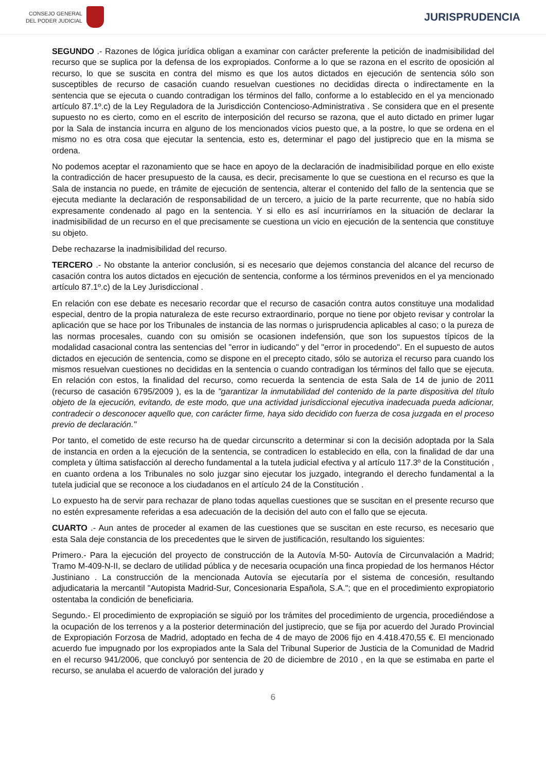CONSEJO GENERAL
DEL PODER JUDICIAL
JURISPRUDENCIA
SEGUNDO .- Razones de lógica jurídica obligan a examinar con carácter preferente la petición de inadmisibilidad del recurso que se suplica por la defensa de los expropiados. Conforme a lo que se razona en el escrito de oposición al recurso, lo que se suscita en contra del mismo es que los autos dictados en ejecución de sentencia sólo son susceptibles de recurso de casación cuando resuelvan cuestiones no decididas directa o indirectamente en la sentencia que se ejecuta o cuando contradigan los términos del fallo, conforme a lo establecido en el ya mencionado artículo 87.1º.c) de la Ley Reguladora de la Jurisdicción Contencioso-Administrativa . Se considera que en el presente supuesto no es cierto, como en el escrito de interposición del recurso se razona, que el auto dictado en primer lugar por la Sala de instancia incurra en alguno de los mencionados vicios puesto que, a la postre, lo que se ordena en el mismo no es otra cosa que ejecutar la sentencia, esto es, determinar el pago del justiprecio que en la misma se ordena.
No podemos aceptar el razonamiento que se hace en apoyo de la declaración de inadmisibilidad porque en ello existe la contradicción de hacer presupuesto de la causa, es decir, precisamente lo que se cuestiona en el recurso es que la Sala de instancia no puede, en trámite de ejecución de sentencia, alterar el contenido del fallo de la sentencia que se ejecuta mediante la declaración de responsabilidad de un tercero, a juicio de la parte recurrente, que no había sido expresamente condenado al pago en la sentencia. Y si ello es así incurriríamos en la situación de declarar la inadmisibilidad de un recurso en el que precisamente se cuestiona un vicio en ejecución de la sentencia que constituye su objeto.
Debe rechazarse la inadmisibilidad del recurso.
TERCERO .- No obstante la anterior conclusión, si es necesario que dejemos constancia del alcance del recurso de casación contra los autos dictados en ejecución de sentencia, conforme a los términos prevenidos en el ya mencionado artículo 87.1º.c) de la Ley Jurisdiccional .
En relación con ese debate es necesario recordar que el recurso de casación contra autos constituye una modalidad especial, dentro de la propia naturaleza de este recurso extraordinario, porque no tiene por objeto revisar y controlar la aplicación que se hace por los Tribunales de instancia de las normas o jurisprudencia aplicables al caso; o la pureza de las normas procesales, cuando con su omisión se ocasionen indefensión, que son los supuestos típicos de la modalidad casacional contra las sentencias del "error in iudicando" y del "error in procedendo". En el supuesto de autos dictados en ejecución de sentencia, como se dispone en el precepto citado, sólo se autoriza el recurso para cuando los mismos resuelvan cuestiones no decididas en la sentencia o cuando contradigan los términos del fallo que se ejecuta. En relación con estos, la finalidad del recurso, como recuerda la sentencia de esta Sala de 14 de junio de 2011 (recurso de casación 6795/2009 ), es la de "garantizar la inmutabilidad del contenido de la parte dispositiva del título objeto de la ejecución, evitando, de este modo, que una actividad jurisdiccional ejecutiva inadecuada pueda adicionar, contradecir o desconocer aquello que, con carácter firme, haya sido decidido con fuerza de cosa juzgada en el proceso previo de declaración."
Por tanto, el cometido de este recurso ha de quedar circunscrito a determinar si con la decisión adoptada por la Sala de instancia en orden a la ejecución de la sentencia, se contradicen lo establecido en ella, con la finalidad de dar una completa y última satisfacción al derecho fundamental a la tutela judicial efectiva y al artículo 117.3º de la Constitución , en cuanto ordena a los Tribunales no solo juzgar sino ejecutar los juzgado, integrando el derecho fundamental a la tutela judicial que se reconoce a los ciudadanos en el artículo 24 de la Constitución .
Lo expuesto ha de servir para rechazar de plano todas aquellas cuestiones que se suscitan en el presente recurso que no estén expresamente referidas a esa adecuación de la decisión del auto con el fallo que se ejecuta.
CUARTO .- Aun antes de proceder al examen de las cuestiones que se suscitan en este recurso, es necesario que esta Sala deje constancia de los precedentes que le sirven de justificación, resultando los siguientes:
Primero.- Para la ejecución del proyecto de construcción de la Autovía M-50- Autovía de Circunvalación a Madrid; Tramo M-409-N-II, se declaro de utilidad pública y de necesaria ocupación una finca propiedad de los hermanos Héctor Justiniano . La construcción de la mencionada Autovía se ejecutaría por el sistema de concesión, resultando adjudicataria la mercantil "Autopista Madrid-Sur, Concesionaria Española, S.A."; que en el procedimiento expropiatorio ostentaba la condición de beneficiaria.
Segundo.- El procedimiento de expropiación se siguió por los trámites del procedimiento de urgencia, procediéndose a la ocupación de los terrenos y a la posterior determinación del justiprecio, que se fija por acuerdo del Jurado Provincial de Expropiación Forzosa de Madrid, adoptado en fecha de 4 de mayo de 2006 fijo en 4.418.470,55 €. El mencionado acuerdo fue impugnado por los expropiados ante la Sala del Tribunal Superior de Justicia de la Comunidad de Madrid en el recurso 941/2006, que concluyó por sentencia de 20 de diciembre de 2010 , en la que se estimaba en parte el recurso, se anulaba el acuerdo de valoración del jurado y
6